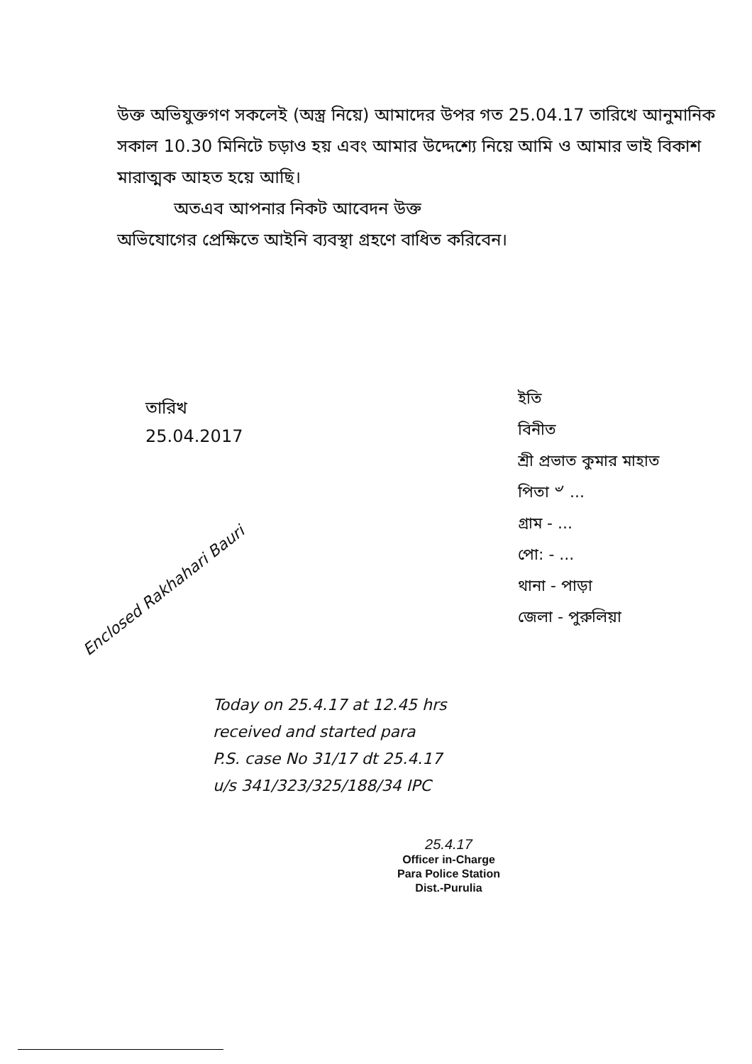উক্ত অভিযুক্তগণ সকলেই (অস্ত্র নিয়ে) আমাদের উপর গত 25.04.17 তারিখে আনুমানিক সকাল 10.30 মিনিটে চড়াও হয় এবং আমার উদ্দেশ্যে নিয়ে আমি ও আমার ভাই বিকাশ মারাত্মক আহত হয়ে আছি।
অতএব আপনার নিকট আবেদন উক্ত
অভিযোগের প্রেক্ষিতে আইনি ব্যবস্থা গ্রহণে বাধিত করিবেন।
তারিখ
25.04.2017
ইতি
বিনীত
শ্রী প্রভাত কুমার মাহাত
পিতা ৺ ...
গ্রাম - ...
পো: - ...
থানা - পাড়া
জেলা - পুরুলিয়া
Enclosed Rakhahari Bauri
Today on 25.4.17 at 12.45 hrs
received and started para
P.S. case No 31/17 dt 25.4.17
u/s 341/323/325/188/34 IPC
25.4.17
Officer in-Charge
Para Police Station
Dist.-Purulia